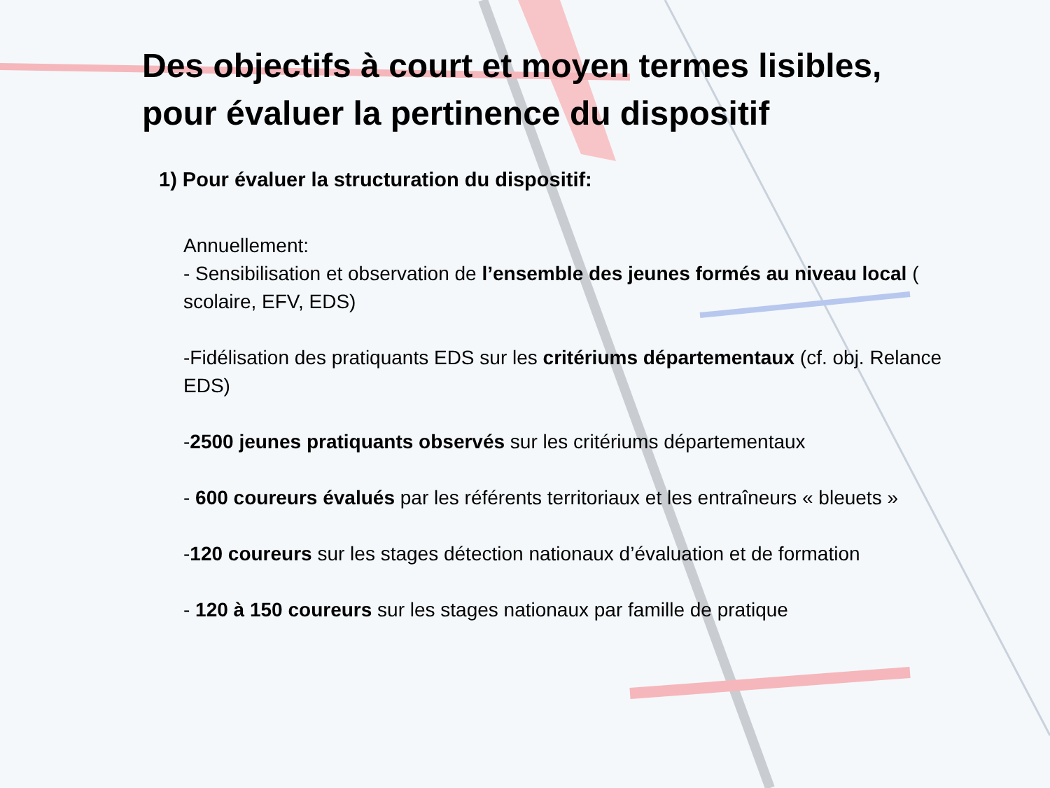Des objectifs à court et moyen termes lisibles, pour évaluer la pertinence du dispositif
1) Pour évaluer la structuration du dispositif:
Annuellement:
- Sensibilisation et observation de l’ensemble des jeunes formés au niveau local ( scolaire, EFV, EDS)
-Fidélisation des pratiquants EDS sur les critériums départementaux (cf. obj. Relance EDS)
-2500 jeunes pratiquants observés sur les critériums départementaux
- 600 coureurs évalués par les référents territoriaux et les entraîneurs « bleuets »
-120 coureurs sur les stages détection nationaux d’évaluation et de formation
- 120 à 150 coureurs sur les stages nationaux par famille de pratique